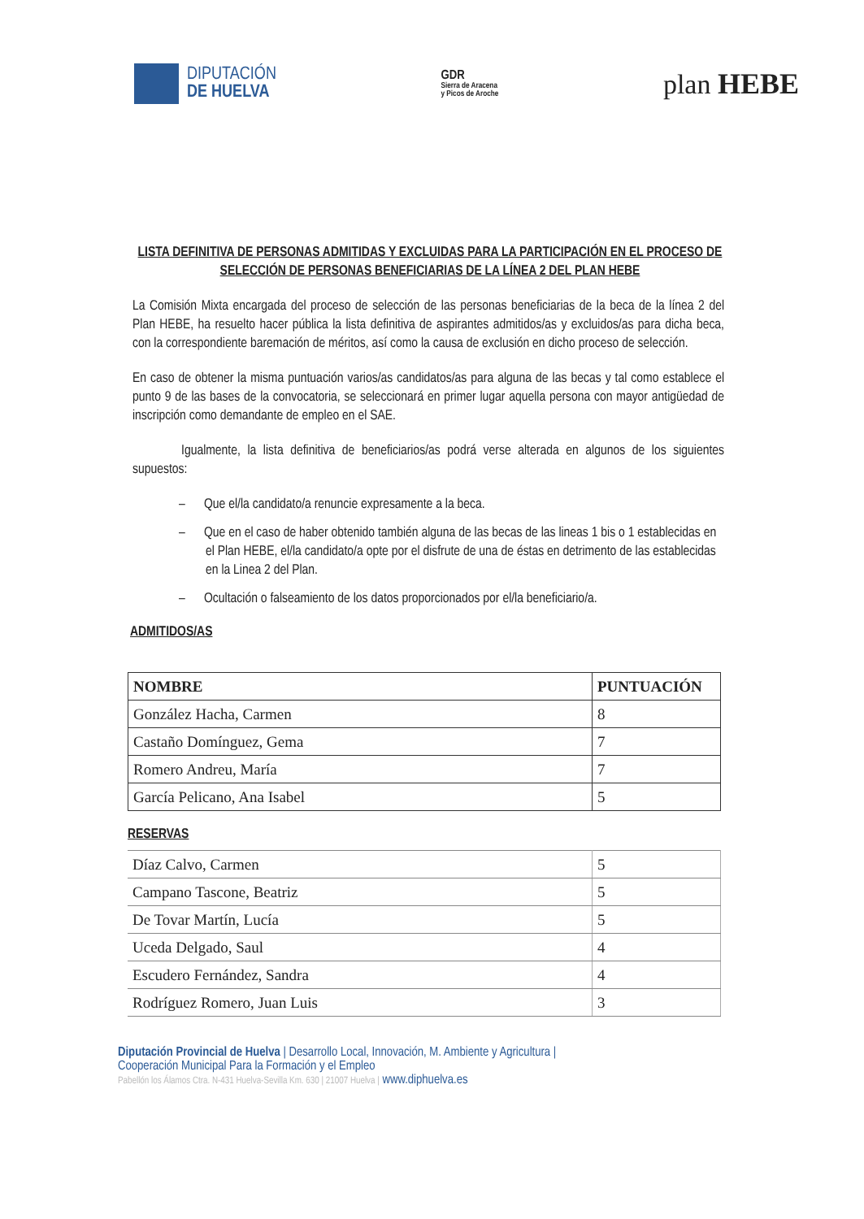DIPUTACIÓN
DE HUELVA
GDR
Sierra de Aracena
y Picos de Aroche
plan HEBE
LISTA DEFINITIVA DE PERSONAS ADMITIDAS Y EXCLUIDAS PARA LA PARTICIPACIÓN EN EL PROCESO DE SELECCIÓN DE PERSONAS BENEFICIARIAS DE LA LÍNEA 2 DEL PLAN HEBE
La Comisión Mixta encargada del proceso de selección de las personas beneficiarias de la beca de la línea 2 del Plan HEBE, ha resuelto hacer pública la lista definitiva de aspirantes admitidos/as y excluidos/as para dicha beca, con la correspondiente baremación de méritos, así como la causa de exclusión en dicho proceso de selección.
En caso de obtener la misma puntuación varios/as candidatos/as para alguna de las becas y tal como establece el punto 9 de las bases de la convocatoria, se seleccionará en primer lugar aquella persona con mayor antigüedad de inscripción como demandante de empleo en el SAE.
Igualmente, la lista definitiva de beneficiarios/as podrá verse alterada en algunos de los siguientes supuestos:
– Que el/la candidato/a renuncie expresamente a la beca.
– Que en el caso de haber obtenido también alguna de las becas de las lineas 1 bis o 1 establecidas en el Plan HEBE, el/la candidato/a opte por el disfrute de una de éstas en detrimento de las establecidas en la Linea 2 del Plan.
– Ocultación o falseamiento de los datos proporcionados por el/la beneficiario/a.
ADMITIDOS/AS
| NOMBRE | PUNTUACIÓN |
| --- | --- |
| González Hacha, Carmen | 8 |
| Castaño Domínguez, Gema | 7 |
| Romero Andreu, María | 7 |
| García Pelicano, Ana Isabel | 5 |
RESERVAS
| Díaz Calvo, Carmen | 5 |
| Campano Tascone, Beatriz | 5 |
| De Tovar Martín, Lucía | 5 |
| Uceda Delgado, Saul | 4 |
| Escudero Fernández, Sandra | 4 |
| Rodríguez Romero, Juan Luis | 3 |
Diputación Provincial de Huelva | Desarrollo Local, Innovación, M. Ambiente y Agricultura |
Cooperación Municipal Para la Formación y el Empleo
Pabellón los Álamos Ctra. N-431 Huelva-Sevilla Km. 630 | 21007 Huelva | www.diphuelva.es